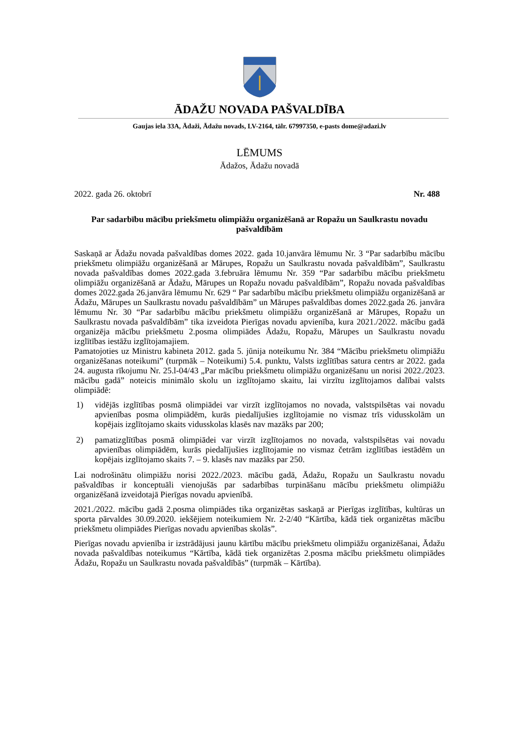ĀDAŽU NOVADA PAŠVALDĪBA
Gaujas iela 33A, Ādaži, Ādažu novads, LV-2164, tālr. 67997350, e-pasts dome@adazi.lv
LĒMUMS
Ādažos, Ādažu novadā
2022. gada 26. oktobrī Nr. 488
Par sadarbību mācību priekšmetu olimpiāžu organizēšanā ar Ropažu un Saulkrastu novadu pašvaldībām
Saskaņā ar Ādažu novada pašvaldības domes 2022. gada 10.janvāra lēmumu Nr. 3 “Par sadarbību mācību priekšmetu olimpiāžu organizēšanā ar Mārupes, Ropažu un Saulkrastu novada pašvaldībām”, Saulkrastu novada pašvaldības domes 2022.gada 3.februāra lēmumu Nr. 359 “Par sadarbību mācību priekšmetu olimpiāžu organizēšanā ar Ādažu, Mārupes un Ropažu novadu pašvaldībām”, Ropažu novada pašvaldības domes 2022.gada 26.janvāra lēmumu Nr. 629 “ Par sadarbību mācību priekšmetu olimpiāžu organizēšanā ar Ādažu, Mārupes un Saulkrastu novadu pašvaldībām” un Mārupes pašvaldības domes 2022.gada 26. janvāra lēmumu Nr. 30 “Par sadarbību mācību priekšmetu olimpiāžu organizēšanā ar Mārupes, Ropažu un Saulkrastu novada pašvaldībām” tika izveidota Pierīgas novadu apvienība, kura 2021./2022. mācību gadā organizēja mācību priekšmetu 2.posma olimpiādes Ādažu, Ropažu, Mārupes un Saulkrastu novadu izglītības iestāžu izglītojamajiem.
Pamatojoties uz Ministru kabineta 2012. gada 5. jūnija noteikumu Nr. 384 “Mācību priekšmetu olimpiāžu organizēšanas noteikumi” (turpmāk – Noteikumi) 5.4. punktu, Valsts izglītības satura centrs ar 2022. gada 24. augusta rīkojumu Nr. 25.l-04/43 „Par mācību priekšmetu olimpiāžu organizēšanu un norisi 2022./2023. mācību gadā” noteicis minimālo skolu un izglītojamo skaitu, lai virzītu izglītojamos dalībai valsts olimpiādē:
1) vidējās izglītības posmā olimpiādei var virzīt izglītojamos no novada, valstspilsētas vai novadu apvienības posma olimpiādēm, kurās piedalījušies izglītojamie no vismaz trīs vidusskolām un kopējais izglītojamo skaits vidusskolas klasēs nav mazāks par 200;
2) pamatizglītības posmā olimpiādei var virzīt izglītojamos no novada, valstspilsētas vai novadu apvienības olimpiādēm, kurās piedalījušies izglītojamie no vismaz četrām izglītības iestādēm un kopējais izglītojamo skaits 7. – 9. klasēs nav mazāks par 250.
Lai nodrošinātu olimpiāžu norisi 2022./2023. mācību gadā, Ādažu, Ropažu un Saulkrastu novadu pašvaldības ir konceptuāli vienojušās par sadarbības turpināšanu mācību priekšmetu olimpiāžu organizēšanā izveidotajā Pierīgas novadu apvienībā.
2021./2022. mācību gadā 2.posma olimpiādes tika organizētas saskaņā ar Pierīgas izglītības, kultūras un sporta pārvaldes 30.09.2020. iekšējiem noteikumiem Nr. 2-2/40 “Kārtība, kādā tiek organizētas mācību priekšmetu olimpiādes Pierīgas novadu apvienības skolās”.
Pierīgas novadu apvienība ir izstrādājusi jaunu kārtību mācību priekšmetu olimpiāžu organizēšanai, Ādažu novada pašvaldības noteikumus “Kārtība, kādā tiek organizētas 2.posma mācību priekšmetu olimpiādes Ādažu, Ropažu un Saulkrastu novada pašvaldībās” (turpmāk – Kārtība).